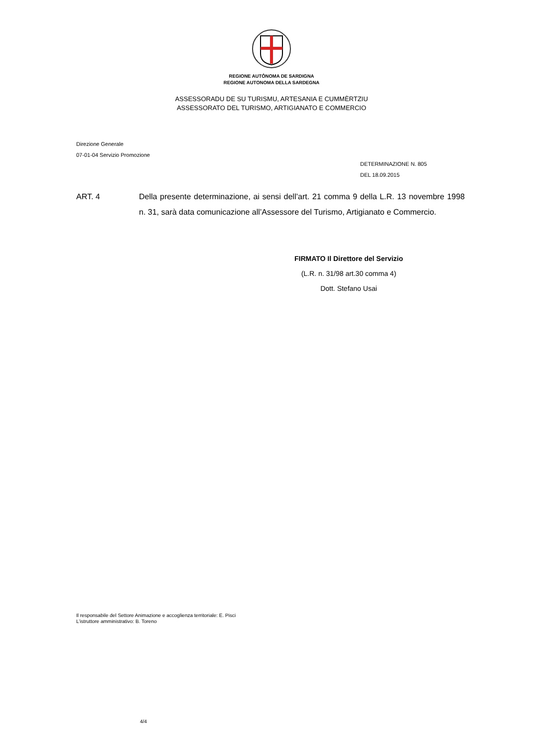REGIONE AUTÒNOMA DE SARDIGNA
REGIONE AUTONOMA DELLA SARDEGNA
ASSESSORADU DE SU TURISMU, ARTESANIA E CUMMÈRTZIU
ASSESSORATO DEL TURISMO, ARTIGIANATO E COMMERCIO
Direzione Generale
07-01-04 Servizio Promozione
DETERMINAZIONE N. 805
DEL 18.09.2015
ART. 4 Della presente determinazione, ai sensi dell’art. 21 comma 9 della L.R. 13 novembre 1998 n. 31, sarà data comunicazione all’Assessore del Turismo, Artigianato e Commercio.
FIRMATO Il Direttore del Servizio
(L.R. n. 31/98 art.30 comma 4)
Dott. Stefano Usai
Il responsabile del Settore Animazione e accoglienza territoriale: E. Pisci
L’istruttore amministrativo: B. Toreno
4/4